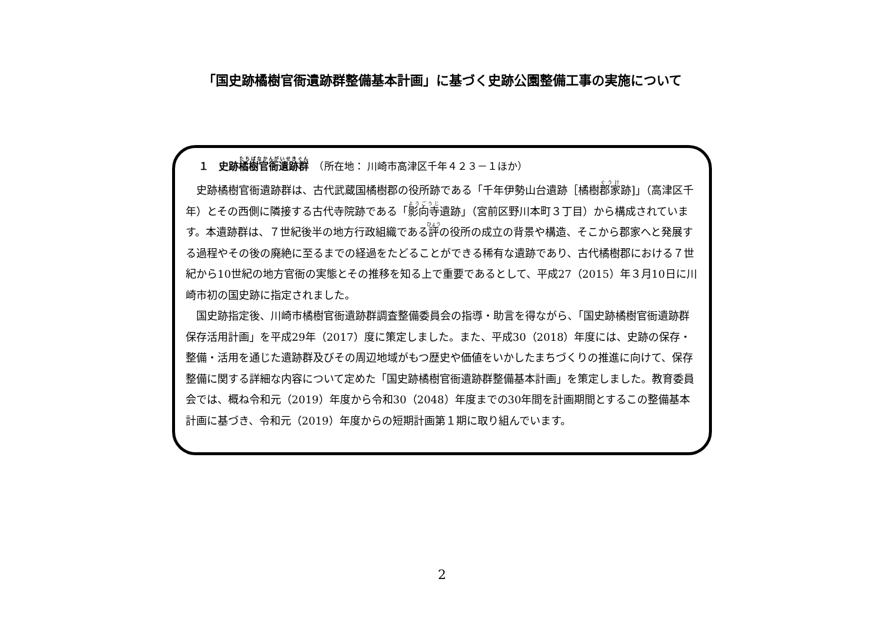「国史跡橘樹官衙遺跡群整備基本計画」に基づく史跡公園整備工事の実施について
１　史跡橘樹官衙遺跡群　（所在地： 川崎市高津区千年４２３－１ほか）
史跡橘樹官衙遺跡群は、古代武蔵国橘樹郡の役所跡である「千年伊勢山台遺跡［橘樹郡家跡]」（高津区千年）とその西側に隣接する古代寺院跡である「影向寺遺跡」（宮前区野川本町３丁目）から構成されています。本遺跡群は、７世紀後半の地方行政組織である評の役所の成立の背景や構造、そこから郡家へと発展する過程やその後の廃絶に至るまでの経過をたどることができる稀有な遺跡であり、古代橘樹郡における７世紀から10世紀の地方官衙の実態とその推移を知る上で重要であるとして、平成27（2015）年３月10日に川崎市初の国史跡に指定されました。
国史跡指定後、川崎市橘樹官衙遺跡群調査整備委員会の指導・助言を得ながら、「国史跡橘樹官衙遺跡群保存活用計画」を平成29年（2017）度に策定しました。また、平成30（2018）年度には、史跡の保存・整備・活用を通じた遺跡群及びその周辺地域がもつ歴史や価値をいかしたまちづくりの推進に向けて、保存整備に関する詳細な内容について定めた「国史跡橘樹官衙遺跡群整備基本計画」を策定しました。教育委員会では、概ね令和元（2019）年度から令和30（2048）年度までの30年間を計画期間とするこの整備基本計画に基づき、令和元（2019）年度からの短期計画第１期に取り組んでいます。
2